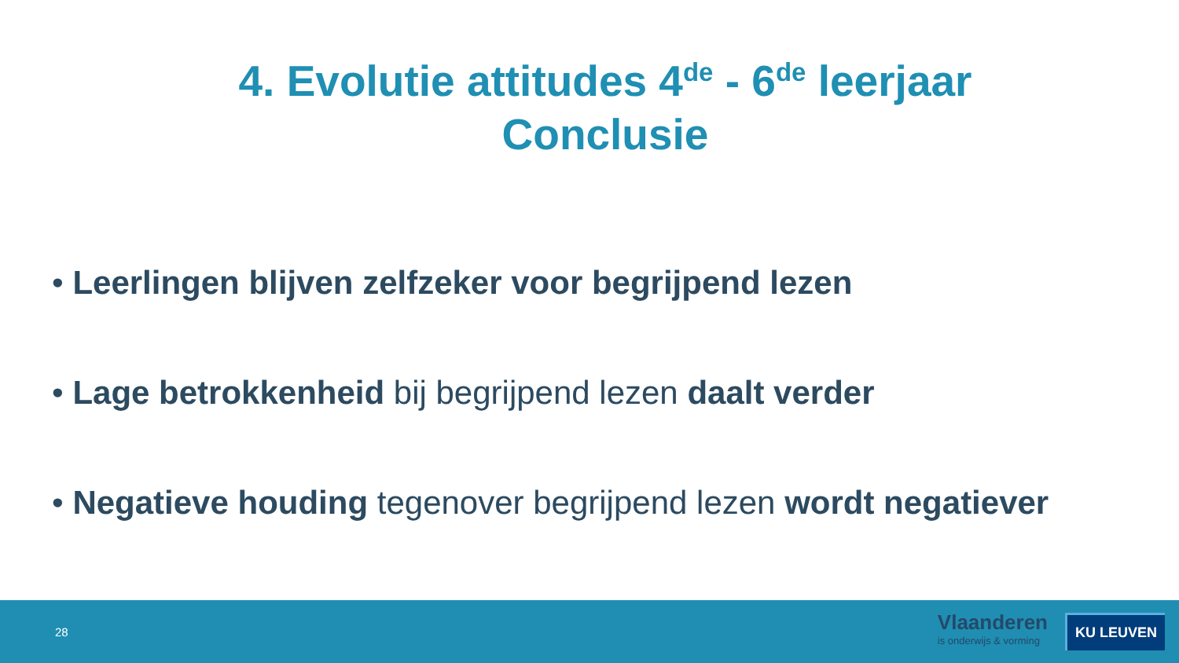4. Evolutie attitudes 4<sup>de</sup> - 6<sup>de</sup> leerjaar
Conclusie
• Leerlingen blijven zelfzeker voor begrijpend lezen
• Lage betrokkenheid bij begrijpend lezen daalt verder
• Negatieve houding tegenover begrijpend lezen wordt negatiever
28
Vlaanderen
is onderwijs & vorming
KU LEUVEN